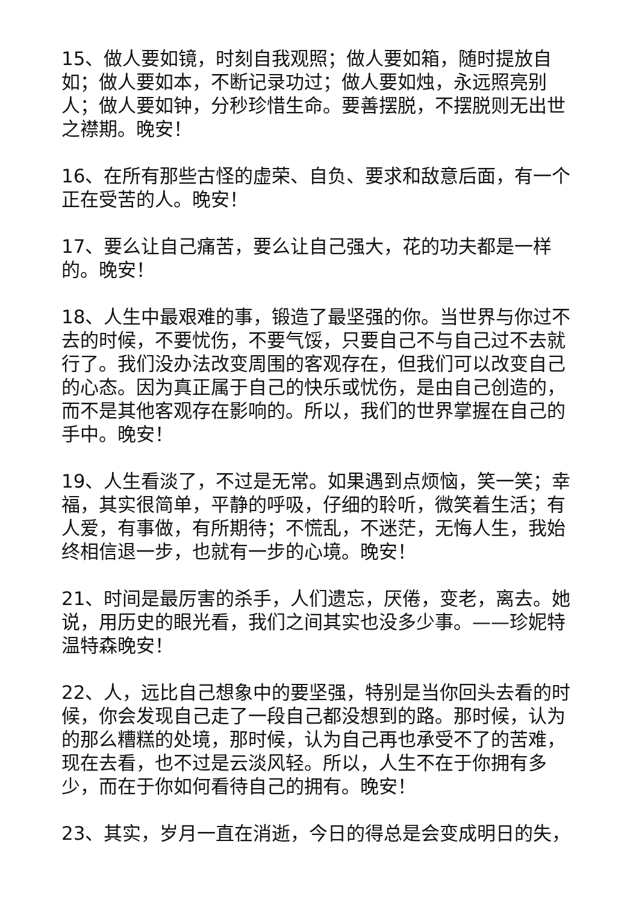15、做人要如镜，时刻自我观照；做人要如箱，随时提放自如；做人要如本，不断记录功过；做人要如烛，永远照亮别人；做人要如钟，分秒珍惜生命。要善摆脱，不摆脱则无出世之襟期。晚安！
16、在所有那些古怪的虚荣、自负、要求和敌意后面，有一个正在受苦的人。晚安！
17、要么让自己痛苦，要么让自己强大，花的功夫都是一样的。晚安！
18、人生中最艰难的事，锻造了最坚强的你。当世界与你过不去的时候，不要忧伤，不要气馁，只要自己不与自己过不去就行了。我们没办法改变周围的客观存在，但我们可以改变自己的心态。因为真正属于自己的快乐或忧伤，是由自己创造的，而不是其他客观存在影响的。所以，我们的世界掌握在自己的手中。晚安！
19、人生看淡了，不过是无常。如果遇到点烦恼，笑一笑；幸福，其实很简单，平静的呼吸，仔细的聆听，微笑着生活；有人爱，有事做，有所期待；不慌乱，不迷茫，无悔人生，我始终相信退一步，也就有一步的心境。晚安！
21、时间是最厉害的杀手，人们遗忘，厌倦，变老，离去。她说，用历史的眼光看，我们之间其实也没多少事。——珍妮特温特森晚安！
22、人，远比自己想象中的要坚强，特别是当你回头去看的时候，你会发现自己走了一段自己都没想到的路。那时候，认为的那么糟糕的处境，那时候，认为自己再也承受不了的苦难，现在去看，也不过是云淡风轻。所以，人生不在于你拥有多少，而在于你如何看待自己的拥有。晚安！
23、其实，岁月一直在消逝，今日的得总是会变成明日的失，